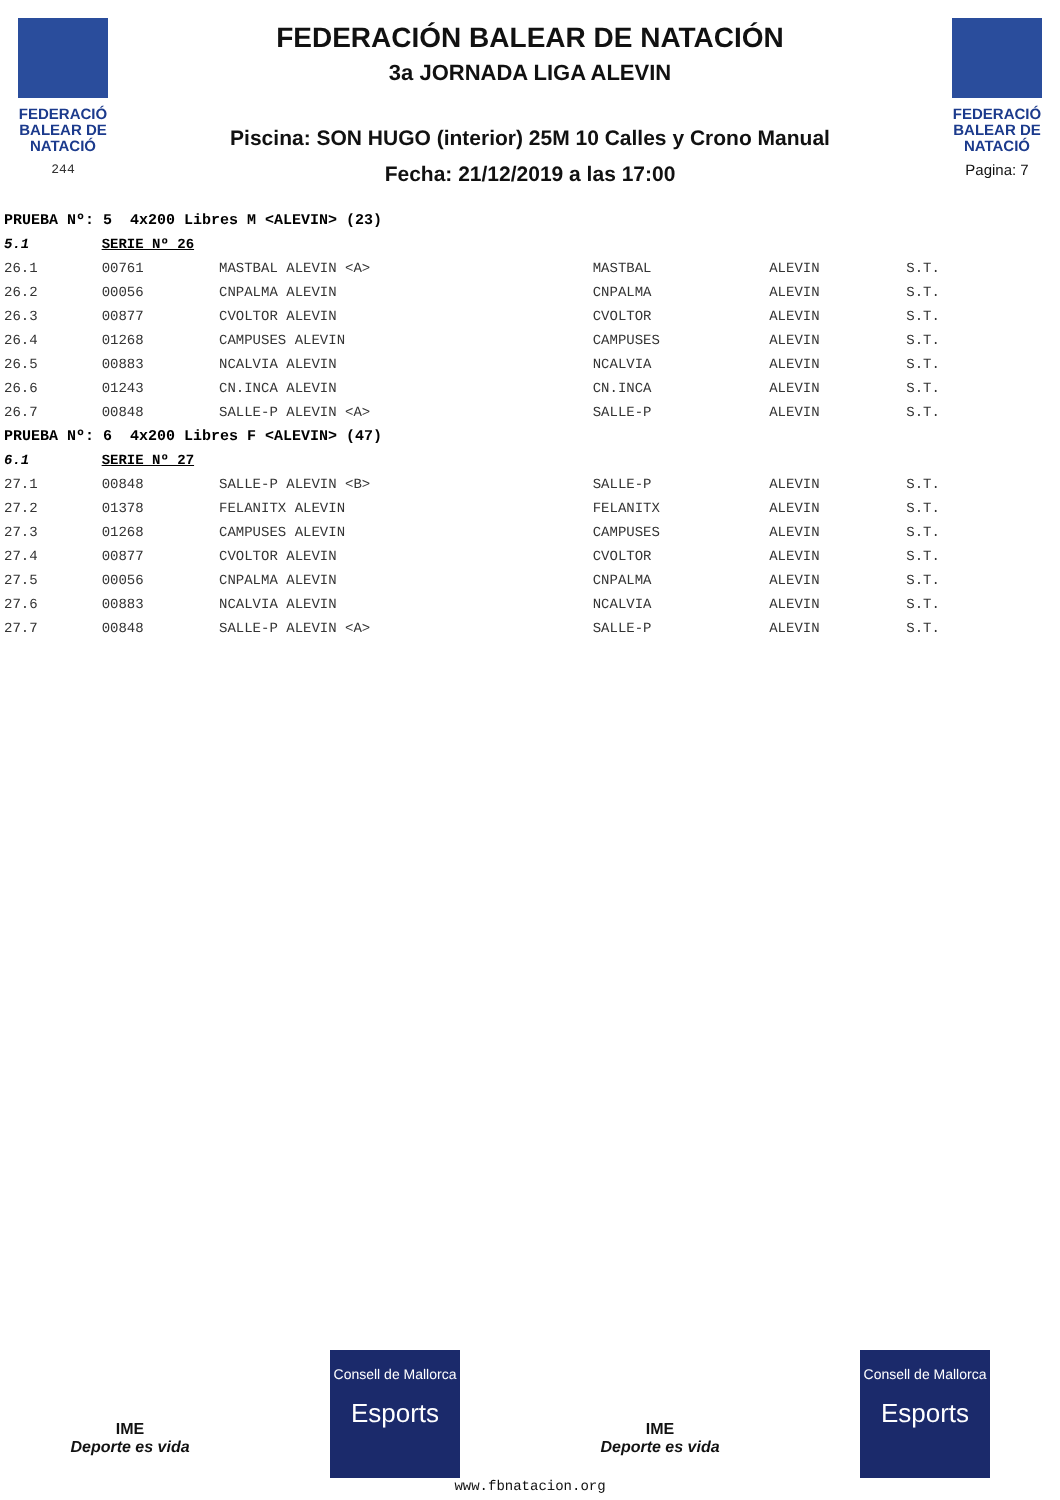FEDERACIÓ BALEAR DE NATACIÓ
244
FEDERACIÓN BALEAR DE NATACIÓN
3a JORNADA LIGA ALEVIN
Piscina: SON HUGO (interior) 25M 10 Calles y Crono Manual
Fecha: 21/12/2019 a las 17:00
FEDERACIÓ BALEAR DE NATACIÓ
Pagina: 7
| PRUEBA Nº: 5 4x200 Libres M <ALEVIN> (23) | | | | | |
| 5.1 | SERIE Nº 26 | | | | |
| 26.1 | 00761 | MASTBAL ALEVIN <A> | MASTBAL | ALEVIN | S.T. |
| 26.2 | 00056 | CNPALMA ALEVIN | CNPALMA | ALEVIN | S.T. |
| 26.3 | 00877 | CVOLTOR ALEVIN | CVOLTOR | ALEVIN | S.T. |
| 26.4 | 01268 | CAMPUSES ALEVIN | CAMPUSES | ALEVIN | S.T. |
| 26.5 | 00883 | NCALVIA ALEVIN | NCALVIA | ALEVIN | S.T. |
| 26.6 | 01243 | CN.INCA ALEVIN | CN.INCA | ALEVIN | S.T. |
| 26.7 | 00848 | SALLE-P ALEVIN <A> | SALLE-P | ALEVIN | S.T. |
| PRUEBA Nº: 6 4x200 Libres F <ALEVIN> (47) | | | | | |
| 6.1 | SERIE Nº 27 | | | | |
| 27.1 | 00848 | SALLE-P ALEVIN <B> | SALLE-P | ALEVIN | S.T. |
| 27.2 | 01378 | FELANITX ALEVIN | FELANITX | ALEVIN | S.T. |
| 27.3 | 01268 | CAMPUSES ALEVIN | CAMPUSES | ALEVIN | S.T. |
| 27.4 | 00877 | CVOLTOR ALEVIN | CVOLTOR | ALEVIN | S.T. |
| 27.5 | 00056 | CNPALMA ALEVIN | CNPALMA | ALEVIN | S.T. |
| 27.6 | 00883 | NCALVIA ALEVIN | NCALVIA | ALEVIN | S.T. |
| 27.7 | 00848 | SALLE-P ALEVIN <A> | SALLE-P | ALEVIN | S.T. |
IME
Deporte es vida
Consell de Mallorca
Esports
IME
Deporte es vida
Consell de Mallorca
Esports
www.fbnatacion.org